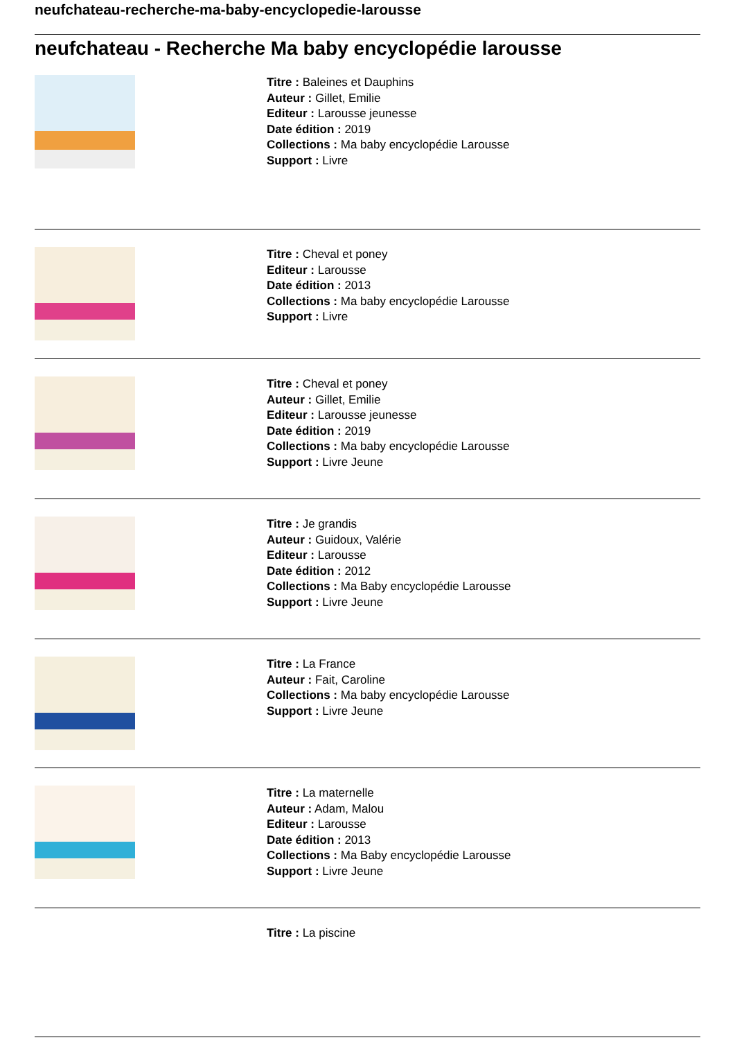neufchateau-recherche-ma-baby-encyclopedie-larousse
neufchateau - Recherche Ma baby encyclopédie larousse
Titre : Baleines et Dauphins
Auteur : Gillet, Emilie
Editeur : Larousse jeunesse
Date édition : 2019
Collections : Ma baby encyclopédie Larousse
Support : Livre
Titre : Cheval et poney
Editeur : Larousse
Date édition : 2013
Collections : Ma baby encyclopédie Larousse
Support : Livre
Titre : Cheval et poney
Auteur : Gillet, Emilie
Editeur : Larousse jeunesse
Date édition : 2019
Collections : Ma baby encyclopédie Larousse
Support : Livre Jeune
Titre : Je grandis
Auteur : Guidoux, Valérie
Editeur : Larousse
Date édition : 2012
Collections : Ma Baby encyclopédie Larousse
Support : Livre Jeune
Titre : La France
Auteur : Fait, Caroline
Collections : Ma baby encyclopédie Larousse
Support : Livre Jeune
Titre : La maternelle
Auteur : Adam, Malou
Editeur : Larousse
Date édition : 2013
Collections : Ma Baby encyclopédie Larousse
Support : Livre Jeune
Titre : La piscine